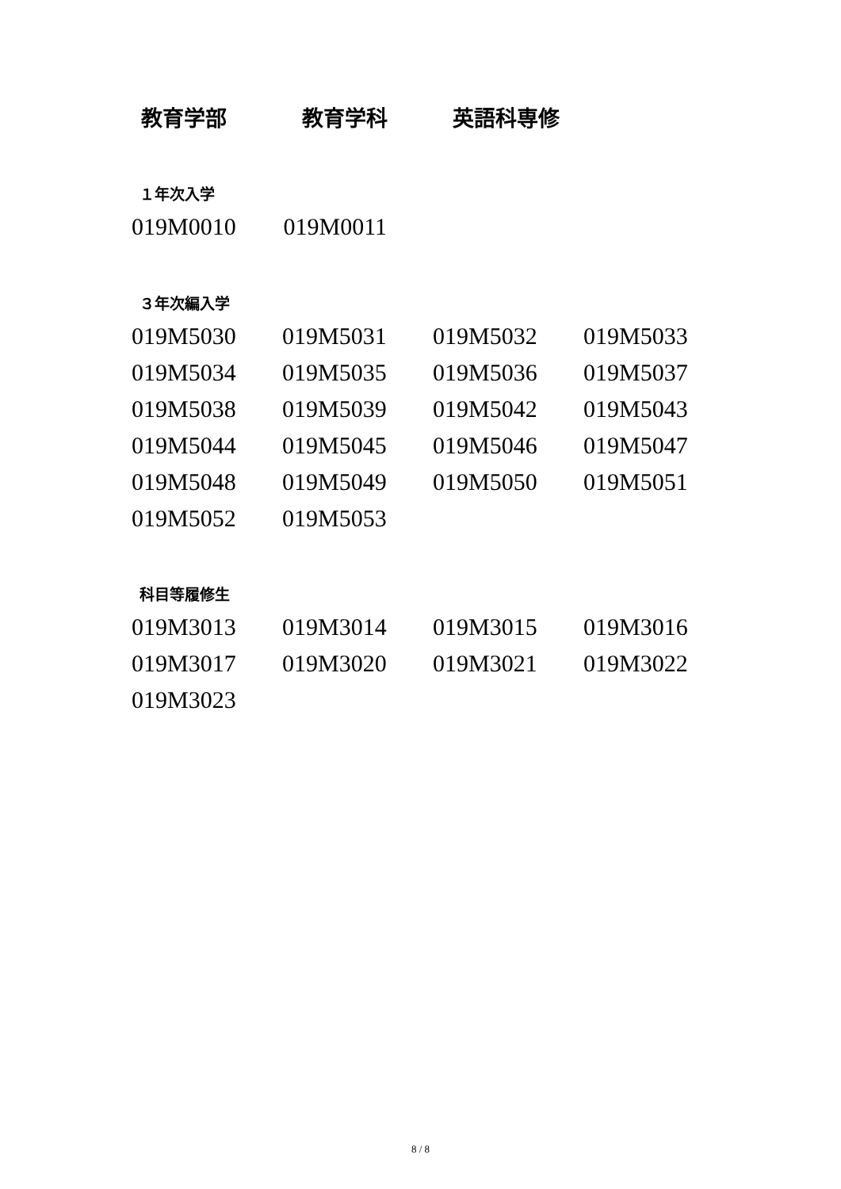教育学部 教育学科 英語科専修
１年次入学
| 019M0010 | 019M0011 | | |
３年次編入学
| 019M5030 | 019M5031 | 019M5032 | 019M5033 |
| 019M5034 | 019M5035 | 019M5036 | 019M5037 |
| 019M5038 | 019M5039 | 019M5042 | 019M5043 |
| 019M5044 | 019M5045 | 019M5046 | 019M5047 |
| 019M5048 | 019M5049 | 019M5050 | 019M5051 |
| 019M5052 | 019M5053 | | |
科目等履修生
| 019M3013 | 019M3014 | 019M3015 | 019M3016 |
| 019M3017 | 019M3020 | 019M3021 | 019M3022 |
| 019M3023 | | | |
8 / 8